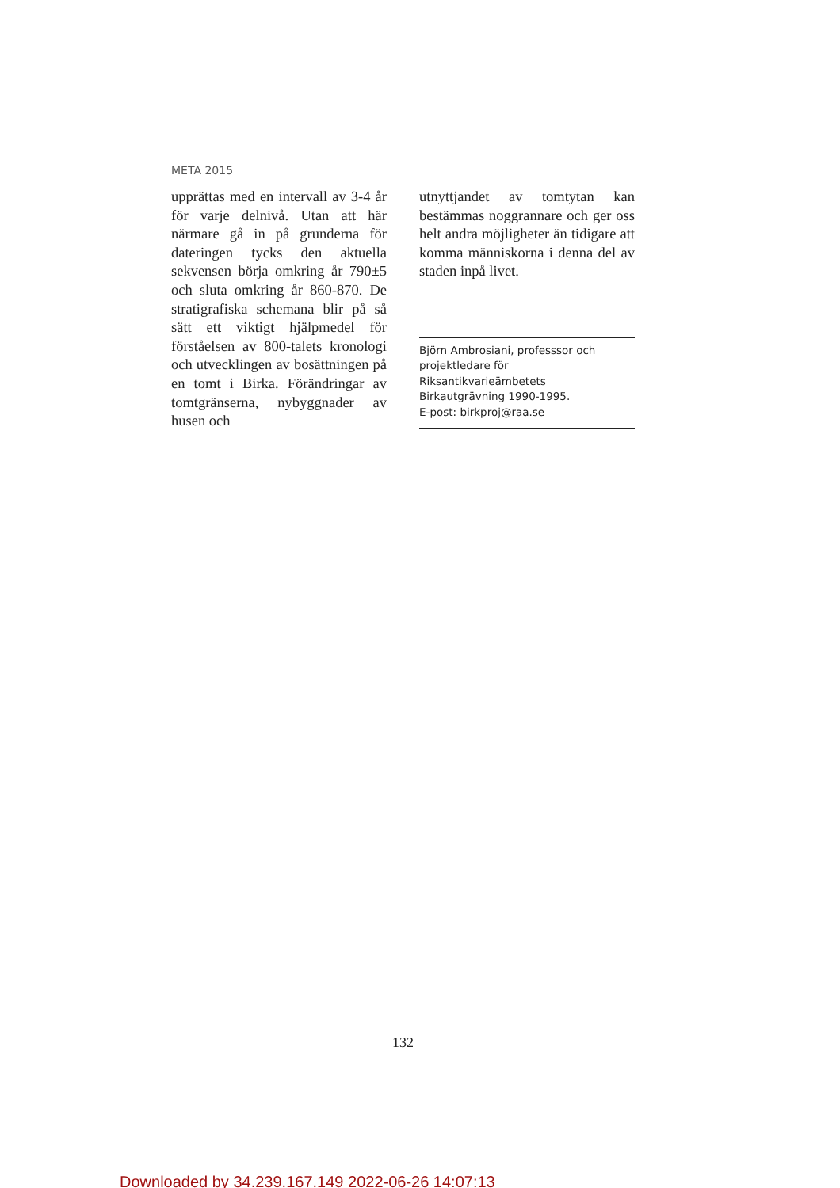META 2015
upprättas med en intervall av 3-4 år för varje delnivå. Utan att här närmare gå in på grunderna för dateringen tycks den aktuella sekvensen börja omkring år 790±5 och sluta omkring år 860-870. De stratigrafiska schemana blir på så sätt ett viktigt hjälpmedel för förståelsen av 800-talets kronologi och utvecklingen av bosättningen på en tomt i Birka. Förändringar av tomtgränserna, nybyggnader av husen och
utnyttjandet av tomtytan kan bestämmas noggrannare och ger oss helt andra möjligheter än tidigare att komma människorna i denna del av staden inpå livet.
Björn Ambrosiani, professsor och projektledare för Riksantikvarieämbetets Birkautgrävning 1990-1995.
E-post: birkproj@raa.se
132
Downloaded by 34.239.167.149 2022-06-26 14:07:13